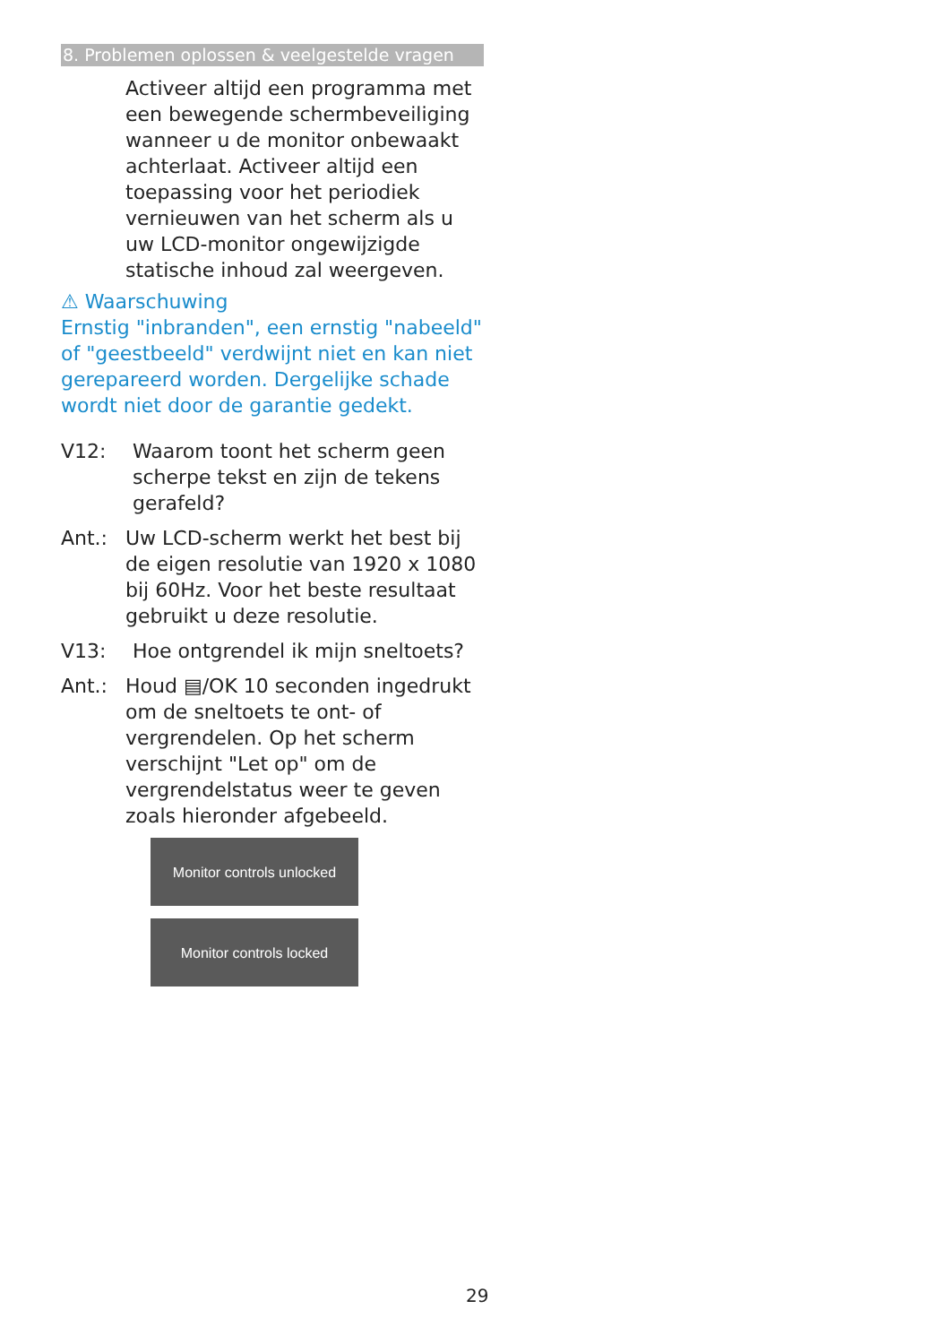8. Problemen oplossen & veelgestelde vragen
Activeer altijd een programma met een bewegende schermbeveiliging wanneer u de monitor onbewaakt achterlaat. Activeer altijd een toepassing voor het periodiek vernieuwen van het scherm als u uw LCD-monitor ongewijzigde statische inhoud zal weergeven.
⚠ Waarschuwing
Ernstig "inbranden", een ernstig "nabeeld" of "geestbeeld" verdwijnt niet en kan niet gerepareerd worden. Dergelijke schade wordt niet door de garantie gedekt.
V12: Waarom toont het scherm geen scherpe tekst en zijn de tekens gerafeld?
Ant.: Uw LCD-scherm werkt het best bij de eigen resolutie van 1920 x 1080 bij 60Hz. Voor het beste resultaat gebruikt u deze resolutie.
V13: Hoe ontgrendel ik mijn sneltoets?
Ant.: Houd ▤/OK 10 seconden ingedrukt om de sneltoets te ont- of vergrendelen. Op het scherm verschijnt "Let op" om de vergrendelstatus weer te geven zoals hieronder afgebeeld.
Monitor controls unlocked
Monitor controls locked
29